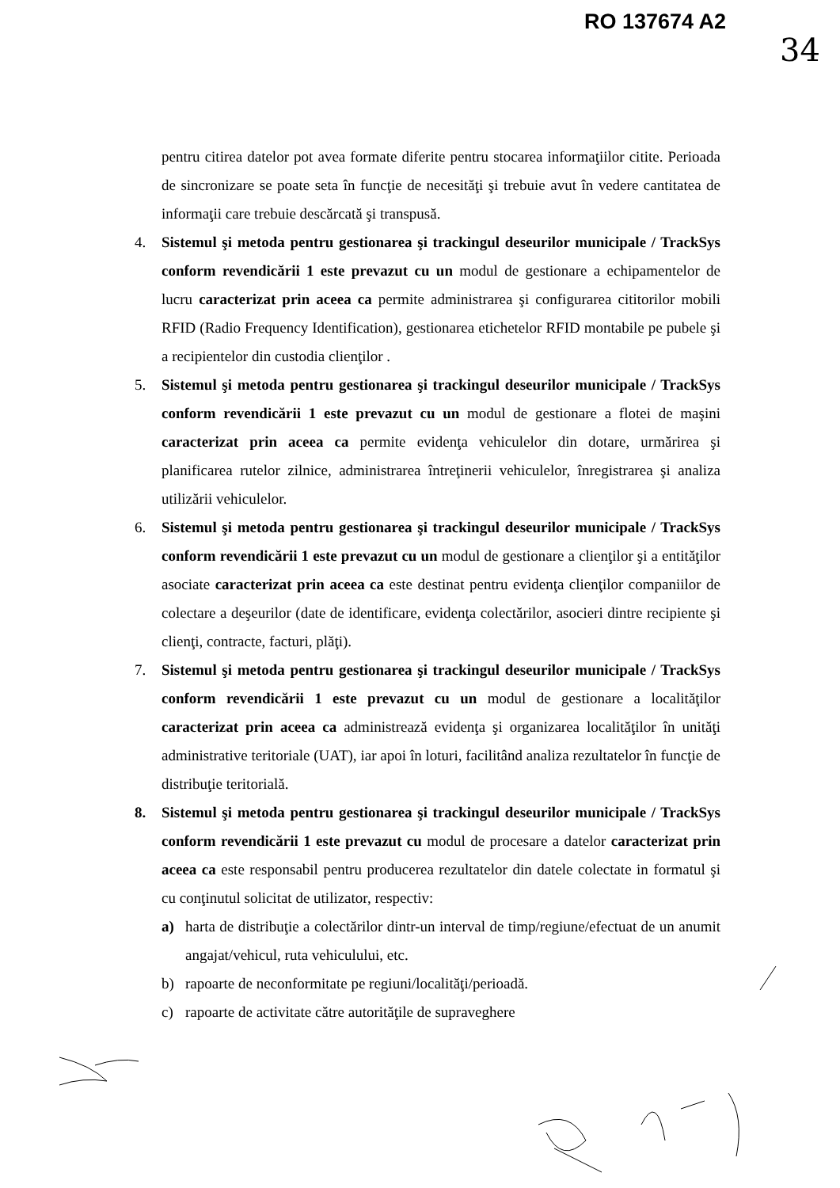RO 137674 A2
34
pentru citirea datelor pot avea formate diferite pentru stocarea informaţiilor citite. Perioada de sincronizare se poate seta în funcţie de necesităţi şi trebuie avut în vedere cantitatea de informaţii care trebuie descărcată şi transpusă.
4. Sistemul şi metoda pentru gestionarea şi trackingul deseurilor municipale / TrackSys conform revendicării 1 este prevazut cu un modul de gestionare a echipamentelor de lucru caracterizat prin aceea ca permite administrarea şi configurarea cititorilor mobili RFID (Radio Frequency Identification), gestionarea etichetelor RFID montabile pe pubele şi a recipientelor din custodia clienţilor .
5. Sistemul şi metoda pentru gestionarea şi trackingul deseurilor municipale / TrackSys conform revendicării 1 este prevazut cu un modul de gestionare a flotei de maşini caracterizat prin aceea ca permite evidenţa vehiculelor din dotare, urmărirea şi planificarea rutelor zilnice, administrarea întreţinerii vehiculelor, înregistrarea şi analiza utilizării vehiculelor.
6. Sistemul şi metoda pentru gestionarea şi trackingul deseurilor municipale / TrackSys conform revendicării 1 este prevazut cu un modul de gestionare a clienţilor şi a entităţilor asociate caracterizat prin aceea ca este destinat pentru evidenţa clienţilor companiilor de colectare a deşeurilor (date de identificare, evidenţa colectărilor, asocieri dintre recipiente şi clienţi, contracte, facturi, plăţi).
7. Sistemul şi metoda pentru gestionarea şi trackingul deseurilor municipale / TrackSys conform revendicării 1 este prevazut cu un modul de gestionare a localităţilor caracterizat prin aceea ca administrează evidenţa şi organizarea localităţilor în unităţi administrative teritoriale (UAT), iar apoi în loturi, facilitând analiza rezultatelor în funcţie de distribuţie teritorială.
8. Sistemul şi metoda pentru gestionarea şi trackingul deseurilor municipale / TrackSys conform revendicării 1 este prevazut cu modul de procesare a datelor caracterizat prin aceea ca este responsabil pentru producerea rezultatelor din datele colectate in formatul şi cu conţinutul solicitat de utilizator, respectiv:
a) harta de distribuţie a colectărilor dintr-un interval de timp/regiune/efectuat de un anumit angajat/vehicul, ruta vehiculului, etc.
b) rapoarte de neconformitate pe regiuni/localităţi/perioadă.
c) rapoarte de activitate către autorităţile de supraveghere